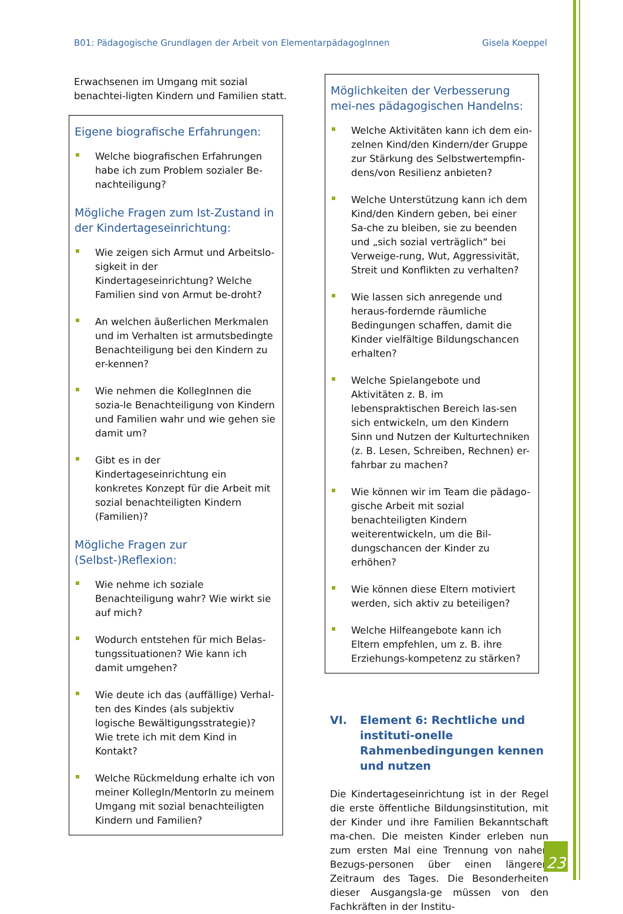B01: Pädagogische Grundlagen der Arbeit von ElementarpädagogInnen Gisela Koeppel
Erwachsenen im Umgang mit sozial benachtei-ligten Kindern und Familien statt.
Eigene biografische Erfahrungen:
Welche biografischen Erfahrungen habe ich zum Problem sozialer Be-nachteiligung?
Mögliche Fragen zum Ist-Zustand in der Kindertageseinrichtung:
Wie zeigen sich Armut und Arbeitslo-sigkeit in der Kindertageseinrichtung? Welche Familien sind von Armut be-droht?
An welchen äußerlichen Merkmalen und im Verhalten ist armutsbedingte Benachteiligung bei den Kindern zu er-kennen?
Wie nehmen die KollegInnen die sozia-le Benachteiligung von Kindern und Familien wahr und wie gehen sie damit um?
Gibt es in der Kindertageseinrichtung ein konkretes Konzept für die Arbeit mit sozial benachteiligten Kindern (Familien)?
Mögliche Fragen zur (Selbst-)Reflexion:
Wie nehme ich soziale Benachteiligung wahr? Wie wirkt sie auf mich?
Wodurch entstehen für mich Belas-tungssituationen? Wie kann ich damit umgehen?
Wie deute ich das (auffällige) Verhal-ten des Kindes (als subjektiv logische Bewältigungsstrategie)? Wie trete ich mit dem Kind in Kontakt?
Welche Rückmeldung erhalte ich von meiner KollegIn/MentorIn zu meinem Umgang mit sozial benachteiligten Kindern und Familien?
Möglichkeiten der Verbesserung mei-nes pädagogischen Handelns:
Welche Aktivitäten kann ich dem ein-zelnen Kind/den Kindern/der Gruppe zur Stärkung des Selbstwertempfin-dens/von Resilienz anbieten?
Welche Unterstützung kann ich dem Kind/den Kindern geben, bei einer Sa-che zu bleiben, sie zu beenden und „sich sozial verträglich“ bei Verweige-rung, Wut, Aggressivität, Streit und Konflikten zu verhalten?
Wie lassen sich anregende und heraus-fordernde räumliche Bedingungen schaffen, damit die Kinder vielfältige Bildungschancen erhalten?
Welche Spielangebote und Aktivitäten z. B. im lebenspraktischen Bereich las-sen sich entwickeln, um den Kindern Sinn und Nutzen der Kulturtechniken (z. B. Lesen, Schreiben, Rechnen) er-fahrbar zu machen?
Wie können wir im Team die pädago-gische Arbeit mit sozial benachteiligten Kindern weiterentwickeln, um die Bil-dungschancen der Kinder zu erhöhen?
Wie können diese Eltern motiviert werden, sich aktiv zu beteiligen?
Welche Hilfeangebote kann ich Eltern empfehlen, um z. B. ihre Erziehungs-kompetenz zu stärken?
VI. Element 6: Rechtliche und instituti-onelle Rahmenbedingungen kennen und nutzen
Die Kindertageseinrichtung ist in der Regel die erste öffentliche Bildungsinstitution, mit der Kinder und ihre Familien Bekanntschaft ma-chen. Die meisten Kinder erleben nun zum ersten Mal eine Trennung von nahen Bezugs-personen über einen längeren Zeitraum des Tages. Die Besonderheiten dieser Ausgangsla-ge müssen von den Fachkräften in der Institu-
23